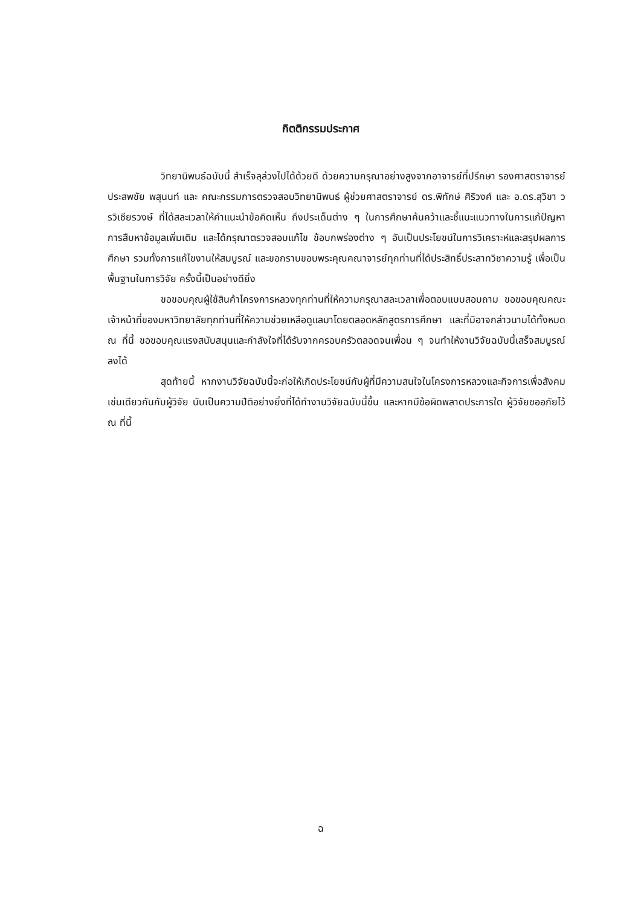กิตติกรรมประกาศ
วิทยานิพนธ์ฉบับนี้ สำเร็จลุล่วงไปได้ด้วยดี ด้วยความกรุณาอย่างสูงจากอาจารย์ที่ปรึกษา รองศาสตราจารย์ ประสพชัย พสุนนท์ และ คณะกรรมการตรวจสอบวิทยานิพนธ์ ผู้ช่วยศาสตราจารย์ ดร.พิทักษ์ ศิริวงศ์ และ อ.ดร.สุวิชา วรวิเชียรวงษ์ ที่ได้สละเวลาให้คำแนะนำข้อคิดเห็น ถึงประเด็นต่าง ๆ ในการศึกษาค้นคว้าและชี้แนะแนวทางในการแก้ปัญหา การสืบหาข้อมูลเพิ่มเติม และได้กรุณาตรวจสอบแก้ไข ข้อบกพร่องต่าง ๆ อันเป็นประโยชน์ในการวิเคราะห์และสรุปผลการศึกษา รวมทั้งการแก้ไขงานให้สมบูรณ์ และขอกราบขอบพระคุณคณาจารย์ทุกท่านที่ได้ประสิทธิ์ประสาทวิชาความรู้ เพื่อเป็นพื้นฐานในการวิจัย ครั้งนี้เป็นอย่างดียิ่ง
ขอขอบคุณผู้ใช้สินค้าโครงการหลวงทุกท่านที่ให้ความกรุณาสละเวลาเพื่อตอบแบบสอบถาม ขอขอบคุณคณะเจ้าหน้าที่ของมหาวิทยาลัยทุกท่านที่ให้ความช่วยเหลือดูแลมาโดยตลอดหลักสูตรการศึกษา และที่มิอาจกล่าวนามได้ทั้งหมด ณ ที่นี้ ขอขอบคุณแรงสนับสนุนและกำลังใจที่ได้รับจากครอบครัวตลอดจนเพื่อน ๆ จนทำให้งานวิจัยฉบับนี้เสร็จสมบูรณ์ลงได้
สุดท้ายนี้ หากงานวิจัยฉบับนี้จะก่อให้เกิดประโยชน์กับผู้ที่มีความสนใจในโครงการหลวงและกิจการเพื่อสังคมเช่นเดียวกันกับผู้วิจัย นับเป็นความปีติอย่างยิ่งที่ได้ทำงานวิจัยฉบับนี้ขึ้น และหากมีข้อผิดพลาดประการใด ผู้วิจัยขออภัยไว้ ณ ที่นี้
ฉ